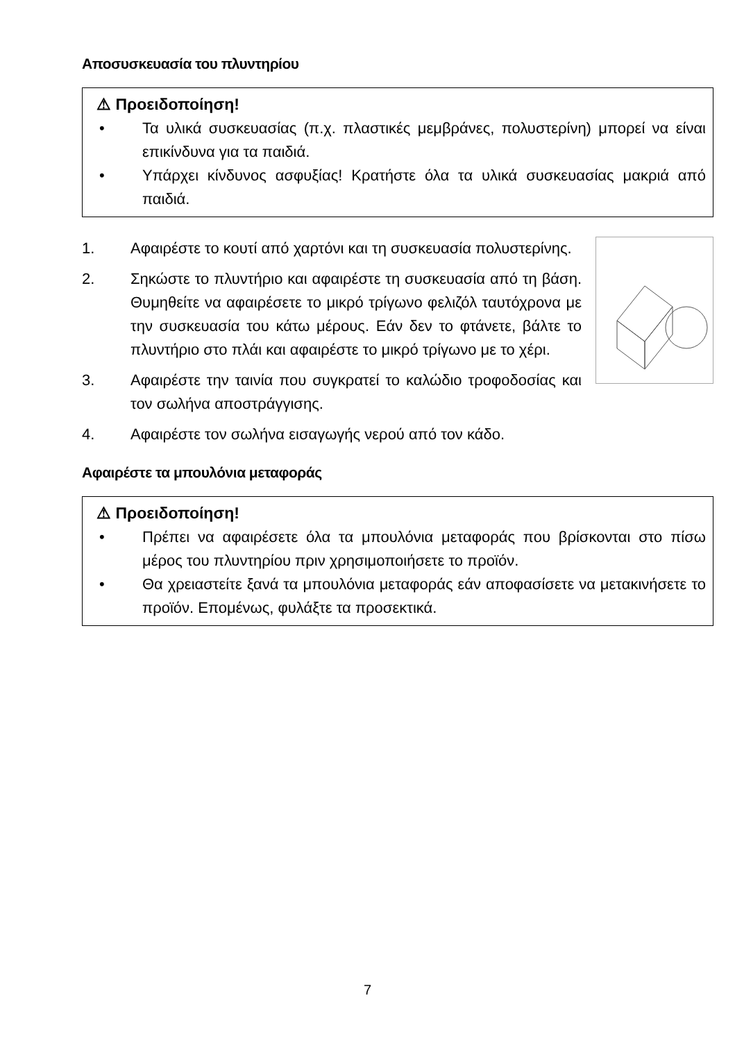Αποσυσκευασία του πλυντηρίου
⚠ Προειδοποίηση!
• Τα υλικά συσκευασίας (π.χ. πλαστικές μεμβράνες, πολυστερίνη) μπορεί να είναι επικίνδυνα για τα παιδιά.
• Υπάρχει κίνδυνος ασφυξίας! Κρατήστε όλα τα υλικά συσκευασίας μακριά από παιδιά.
1. Αφαιρέστε το κουτί από χαρτόνι και τη συσκευασία πολυστερίνης.
2. Σηκώστε το πλυντήριο και αφαιρέστε τη συσκευασία από τη βάση. Θυμηθείτε να αφαιρέσετε το μικρό τρίγωνο φελιζόλ ταυτόχρονα με την συσκευασία του κάτω μέρους. Εάν δεν το φτάνετε, βάλτε το πλυντήριο στο πλάι και αφαιρέστε το μικρό τρίγωνο με το χέρι.
3. Αφαιρέστε την ταινία που συγκρατεί το καλώδιο τροφοδοσίας και τον σωλήνα αποστράγγισης.
4. Αφαιρέστε τον σωλήνα εισαγωγής νερού από τον κάδο.
Αφαιρέστε τα μπουλόνια μεταφοράς
⚠ Προειδοποίηση!
• Πρέπει να αφαιρέσετε όλα τα μπουλόνια μεταφοράς που βρίσκονται στο πίσω μέρος του πλυντηρίου πριν χρησιμοποιήσετε το προϊόν.
• Θα χρειαστείτε ξανά τα μπουλόνια μεταφοράς εάν αποφασίσετε να μετακινήσετε το προϊόν. Επομένως, φυλάξτε τα προσεκτικά.
7